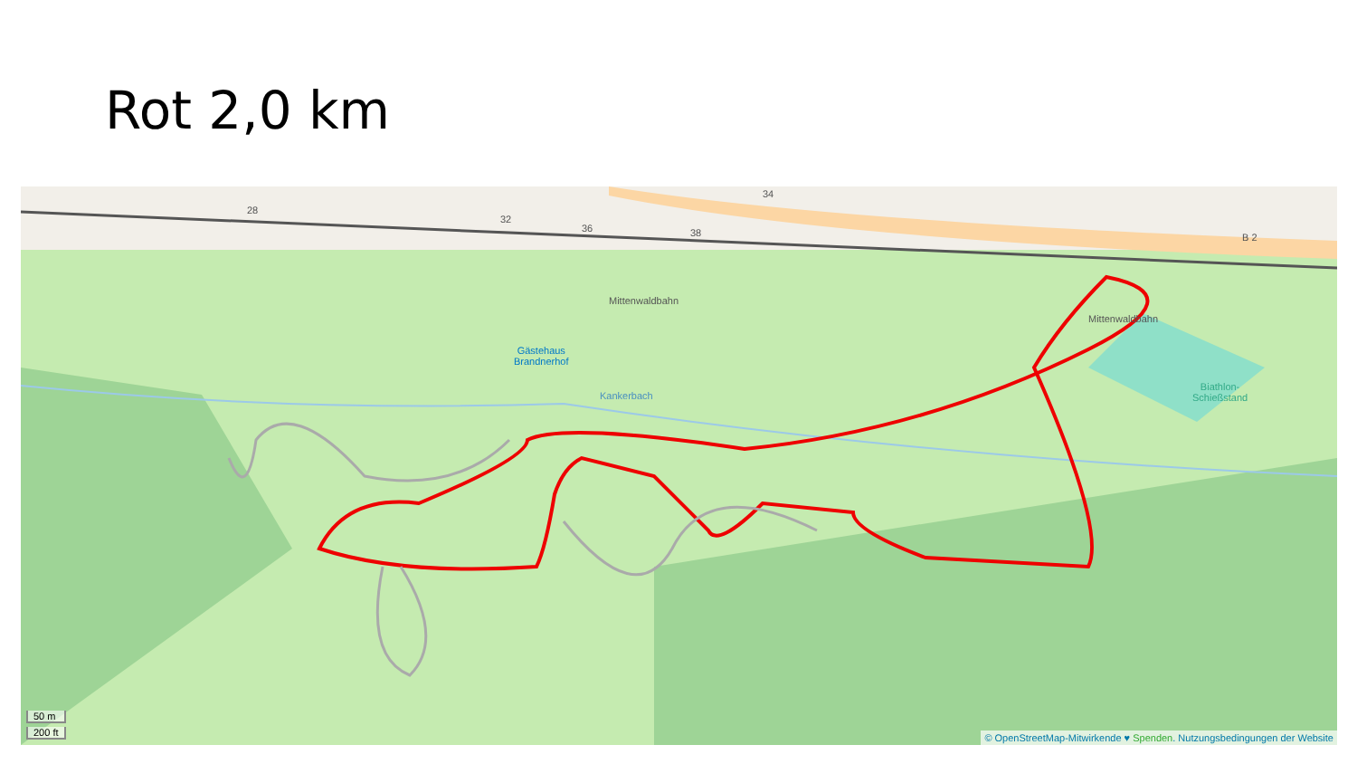Rot 2,0 km
Mittenwaldbahn
Mittenwaldbahn
34
32
36 38
28
B 2
Gästehaus
Brandnerhof
Kankerbach
Biathlon-
Schießstand
50 m
200 ft
© OpenStreetMap-Mitwirkende ♥ Spenden. Nutzungsbedingungen der Website